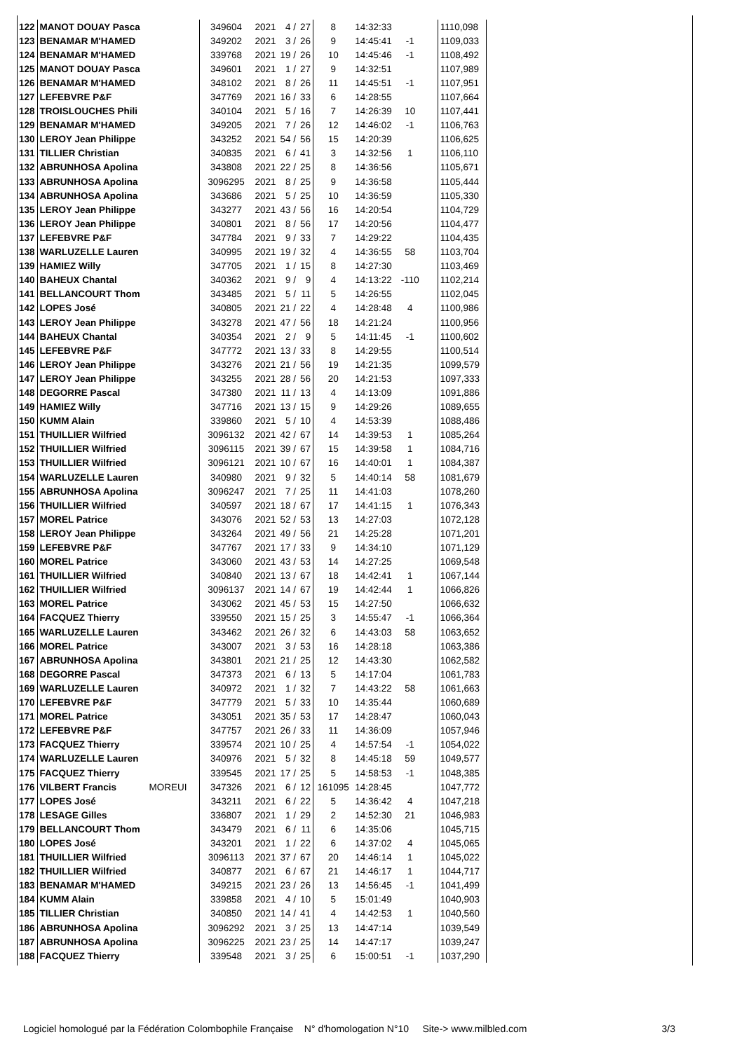| 122 | MANOT DOUAY Pasca | | 349604 | 2021 | 4 / | 27 | 8 | 14:32:33 | | | 1110,098 | |
| 123 | BENAMAR M'HAMED | | 349202 | 2021 | 3 / | 26 | 9 | 14:45:41 | -1 | | 1109,033 | |
| 124 | BENAMAR M'HAMED | | 339768 | 2021 | 19 / | 26 | 10 | 14:45:46 | -1 | | 1108,492 | |
| 125 | MANOT DOUAY Pasca | | 349601 | 2021 | 1 / | 27 | 9 | 14:32:51 | | | 1107,989 | |
| 126 | BENAMAR M'HAMED | | 348102 | 2021 | 8 / | 26 | 11 | 14:45:51 | -1 | | 1107,951 | |
| 127 | LEFEBVRE P&F | | 347769 | 2021 | 16 / | 33 | 6 | 14:28:55 | | | 1107,664 | |
| 128 | TROISLOUCHES Phili | | 340104 | 2021 | 5 / | 16 | 7 | 14:26:39 | 10 | | 1107,441 | |
| 129 | BENAMAR M'HAMED | | 349205 | 2021 | 7 / | 26 | 12 | 14:46:02 | -1 | | 1106,763 | |
| 130 | LEROY Jean Philippe | | 343252 | 2021 | 54 / | 56 | 15 | 14:20:39 | | | 1106,625 | |
| 131 | TILLIER Christian | | 340835 | 2021 | 6 / | 41 | 3 | 14:32:56 | 1 | | 1106,110 | |
| 132 | ABRUNHOSA Apolina | | 343808 | 2021 | 22 / | 25 | 8 | 14:36:56 | | | 1105,671 | |
| 133 | ABRUNHOSA Apolina | | 3096295 | 2021 | 8 / | 25 | 9 | 14:36:58 | | | 1105,444 | |
| 134 | ABRUNHOSA Apolina | | 343686 | 2021 | 5 / | 25 | 10 | 14:36:59 | | | 1105,330 | |
| 135 | LEROY Jean Philippe | | 343277 | 2021 | 43 / | 56 | 16 | 14:20:54 | | | 1104,729 | |
| 136 | LEROY Jean Philippe | | 340801 | 2021 | 8 / | 56 | 17 | 14:20:56 | | | 1104,477 | |
| 137 | LEFEBVRE P&F | | 347784 | 2021 | 9 / | 33 | 7 | 14:29:22 | | | 1104,435 | |
| 138 | WARLUZELLE Lauren | | 340995 | 2021 | 19 / | 32 | 4 | 14:36:55 | 58 | | 1103,704 | |
| 139 | HAMIEZ Willy | | 347705 | 2021 | 1 / | 15 | 8 | 14:27:30 | | | 1103,469 | |
| 140 | BAHEUX Chantal | | 340362 | 2021 | 9 / | 9 | 4 | 14:13:22 | -110 | | 1102,214 | |
| 141 | BELLANCOURT Thom | | 343485 | 2021 | 5 / | 11 | 5 | 14:26:55 | | | 1102,045 | |
| 142 | LOPES José | | 340805 | 2021 | 21 / | 22 | 4 | 14:28:48 | 4 | | 1100,986 | |
| 143 | LEROY Jean Philippe | | 343278 | 2021 | 47 / | 56 | 18 | 14:21:24 | | | 1100,956 | |
| 144 | BAHEUX Chantal | | 340354 | 2021 | 2 / | 9 | 5 | 14:11:45 | -1 | | 1100,602 | |
| 145 | LEFEBVRE P&F | | 347772 | 2021 | 13 / | 33 | 8 | 14:29:55 | | | 1100,514 | |
| 146 | LEROY Jean Philippe | | 343276 | 2021 | 21 / | 56 | 19 | 14:21:35 | | | 1099,579 | |
| 147 | LEROY Jean Philippe | | 343255 | 2021 | 28 / | 56 | 20 | 14:21:53 | | | 1097,333 | |
| 148 | DEGORRE Pascal | | 347380 | 2021 | 11 / | 13 | 4 | 14:13:09 | | | 1091,886 | |
| 149 | HAMIEZ Willy | | 347716 | 2021 | 13 / | 15 | 9 | 14:29:26 | | | 1089,655 | |
| 150 | KUMM Alain | | 339860 | 2021 | 5 / | 10 | 4 | 14:53:39 | | | 1088,486 | |
| 151 | THUILLIER Wilfried | | 3096132 | 2021 | 42 / | 67 | 14 | 14:39:53 | 1 | | 1085,264 | |
| 152 | THUILLIER Wilfried | | 3096115 | 2021 | 39 / | 67 | 15 | 14:39:58 | 1 | | 1084,716 | |
| 153 | THUILLIER Wilfried | | 3096121 | 2021 | 10 / | 67 | 16 | 14:40:01 | 1 | | 1084,387 | |
| 154 | WARLUZELLE Lauren | | 340980 | 2021 | 9 / | 32 | 5 | 14:40:14 | 58 | | 1081,679 | |
| 155 | ABRUNHOSA Apolina | | 3096247 | 2021 | 7 / | 25 | 11 | 14:41:03 | | | 1078,260 | |
| 156 | THUILLIER Wilfried | | 340597 | 2021 | 18 / | 67 | 17 | 14:41:15 | 1 | | 1076,343 | |
| 157 | MOREL Patrice | | 343076 | 2021 | 52 / | 53 | 13 | 14:27:03 | | | 1072,128 | |
| 158 | LEROY Jean Philippe | | 343264 | 2021 | 49 / | 56 | 21 | 14:25:28 | | | 1071,201 | |
| 159 | LEFEBVRE P&F | | 347767 | 2021 | 17 / | 33 | 9 | 14:34:10 | | | 1071,129 | |
| 160 | MOREL Patrice | | 343060 | 2021 | 43 / | 53 | 14 | 14:27:25 | | | 1069,548 | |
| 161 | THUILLIER Wilfried | | 340840 | 2021 | 13 / | 67 | 18 | 14:42:41 | 1 | | 1067,144 | |
| 162 | THUILLIER Wilfried | | 3096137 | 2021 | 14 / | 67 | 19 | 14:42:44 | 1 | | 1066,826 | |
| 163 | MOREL Patrice | | 343062 | 2021 | 45 / | 53 | 15 | 14:27:50 | | | 1066,632 | |
| 164 | FACQUEZ Thierry | | 339550 | 2021 | 15 / | 25 | 3 | 14:55:47 | -1 | | 1066,364 | |
| 165 | WARLUZELLE Lauren | | 343462 | 2021 | 26 / | 32 | 6 | 14:43:03 | 58 | | 1063,652 | |
| 166 | MOREL Patrice | | 343007 | 2021 | 3 / | 53 | 16 | 14:28:18 | | | 1063,386 | |
| 167 | ABRUNHOSA Apolina | | 343801 | 2021 | 21 / | 25 | 12 | 14:43:30 | | | 1062,582 | |
| 168 | DEGORRE Pascal | | 347373 | 2021 | 6 / | 13 | 5 | 14:17:04 | | | 1061,783 | |
| 169 | WARLUZELLE Lauren | | 340972 | 2021 | 1 / | 32 | 7 | 14:43:22 | 58 | | 1061,663 | |
| 170 | LEFEBVRE P&F | | 347779 | 2021 | 5 / | 33 | 10 | 14:35:44 | | | 1060,689 | |
| 171 | MOREL Patrice | | 343051 | 2021 | 35 / | 53 | 17 | 14:28:47 | | | 1060,043 | |
| 172 | LEFEBVRE P&F | | 347757 | 2021 | 26 / | 33 | 11 | 14:36:09 | | | 1057,946 | |
| 173 | FACQUEZ Thierry | | 339574 | 2021 | 10 / | 25 | 4 | 14:57:54 | -1 | | 1054,022 | |
| 174 | WARLUZELLE Lauren | | 340976 | 2021 | 5 / | 32 | 8 | 14:45:18 | 59 | | 1049,577 | |
| 175 | FACQUEZ Thierry | | 339545 | 2021 | 17 / | 25 | 5 | 14:58:53 | -1 | | 1048,385 | |
| 176 | VILBERT Francis | MOREUI | 347326 | 2021 | 6 / | 12 | 161095 | 14:28:45 | | | 1047,772 | |
| 177 | LOPES José | | 343211 | 2021 | 6 / | 22 | 5 | 14:36:42 | 4 | | 1047,218 | |
| 178 | LESAGE Gilles | | 336807 | 2021 | 1 / | 29 | 2 | 14:52:30 | 21 | | 1046,983 | |
| 179 | BELLANCOURT Thom | | 343479 | 2021 | 6 / | 11 | 6 | 14:35:06 | | | 1045,715 | |
| 180 | LOPES José | | 343201 | 2021 | 1 / | 22 | 6 | 14:37:02 | 4 | | 1045,065 | |
| 181 | THUILLIER Wilfried | | 3096113 | 2021 | 37 / | 67 | 20 | 14:46:14 | 1 | | 1045,022 | |
| 182 | THUILLIER Wilfried | | 340877 | 2021 | 6 / | 67 | 21 | 14:46:17 | 1 | | 1044,717 | |
| 183 | BENAMAR M'HAMED | | 349215 | 2021 | 23 / | 26 | 13 | 14:56:45 | -1 | | 1041,499 | |
| 184 | KUMM Alain | | 339858 | 2021 | 4 / | 10 | 5 | 15:01:49 | | | 1040,903 | |
| 185 | TILLIER Christian | | 340850 | 2021 | 14 / | 41 | 4 | 14:42:53 | 1 | | 1040,560 | |
| 186 | ABRUNHOSA Apolina | | 3096292 | 2021 | 3 / | 25 | 13 | 14:47:14 | | | 1039,549 | |
| 187 | ABRUNHOSA Apolina | | 3096225 | 2021 | 23 / | 25 | 14 | 14:47:17 | | | 1039,247 | |
| 188 | FACQUEZ Thierry | | 339548 | 2021 | 3 / | 25 | 6 | 15:00:51 | -1 | | 1037,290 | |
Logiciel homologué par la Fédération Colombophile Française N° d'homologation N°10 Site-> www.milbled.com 3/3